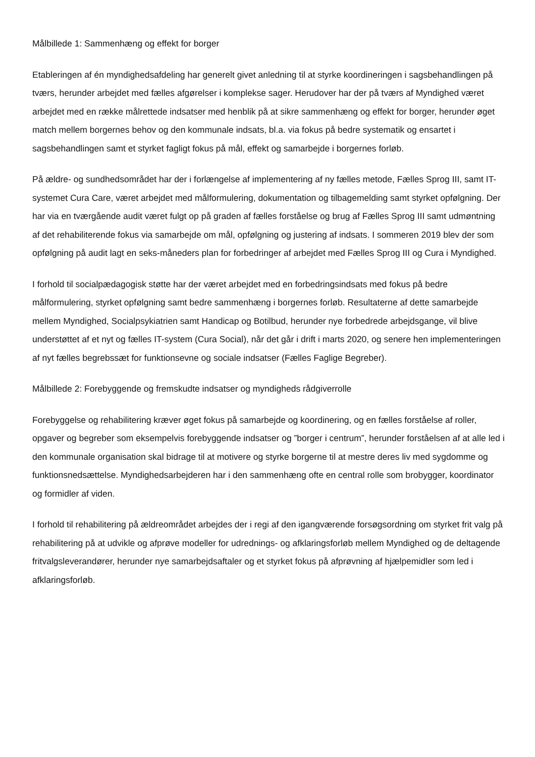Målbillede 1: Sammenhæng og effekt for borger
Etableringen af én myndighedsafdeling har generelt givet anledning til at styrke koordineringen i sagsbehandlingen på tværs, herunder arbejdet med fælles afgørelser i komplekse sager. Herudover har der på tværs af Myndighed været arbejdet med en række målrettede indsatser med henblik på at sikre sammenhæng og effekt for borger, herunder øget match mellem borgernes behov og den kommunale indsats, bl.a. via fokus på bedre systematik og ensartet i sagsbehandlingen samt et styrket fagligt fokus på mål, effekt og samarbejde i borgernes forløb.
På ældre- og sundhedsområdet har der i forlængelse af implementering af ny fælles metode, Fælles Sprog III, samt IT-systemet Cura Care, været arbejdet med målformulering, dokumentation og tilbagemelding samt styrket opfølgning. Der har via en tværgående audit været fulgt op på graden af fælles forståelse og brug af Fælles Sprog III samt udmøntning af det rehabiliterende fokus via samarbejde om mål, opfølgning og justering af indsats. I sommeren 2019 blev der som opfølgning på audit lagt en seks-måneders plan for forbedringer af arbejdet med Fælles Sprog III og Cura i Myndighed.
I forhold til socialpædagogisk støtte har der været arbejdet med en forbedringsindsats med fokus på bedre målformulering, styrket opfølgning samt bedre sammenhæng i borgernes forløb. Resultaterne af dette samarbejde mellem Myndighed, Socialpsykiatrien samt Handicap og Botilbud, herunder nye forbedrede arbejdsgange, vil blive understøttet af et nyt og fælles IT-system (Cura Social), når det går i drift i marts 2020, og senere hen implementeringen af nyt fælles begrebssæt for funktionsevne og sociale indsatser (Fælles Faglige Begreber).
Målbillede 2: Forebyggende og fremskudte indsatser og myndigheds rådgiverrolle
Forebyggelse og rehabilitering kræver øget fokus på samarbejde og koordinering, og en fælles forståelse af roller, opgaver og begreber som eksempelvis forebyggende indsatser og ”borger i centrum”, herunder forståelsen af at alle led i den kommunale organisation skal bidrage til at motivere og styrke borgerne til at mestre deres liv med sygdomme og funktionsnedsættelse. Myndighedsarbejderen har i den sammenhæng ofte en central rolle som brobygger, koordinator og formidler af viden.
I forhold til rehabilitering på ældreområdet arbejdes der i regi af den igangværende forsøgsordning om styrket frit valg på rehabilitering på at udvikle og afprøve modeller for udrednings- og afklaringsforløb mellem Myndighed og de deltagende fritvalgsleverandører, herunder nye samarbejdsaftaler og et styrket fokus på afprøvning af hjælpemidler som led i afklaringsforløb.